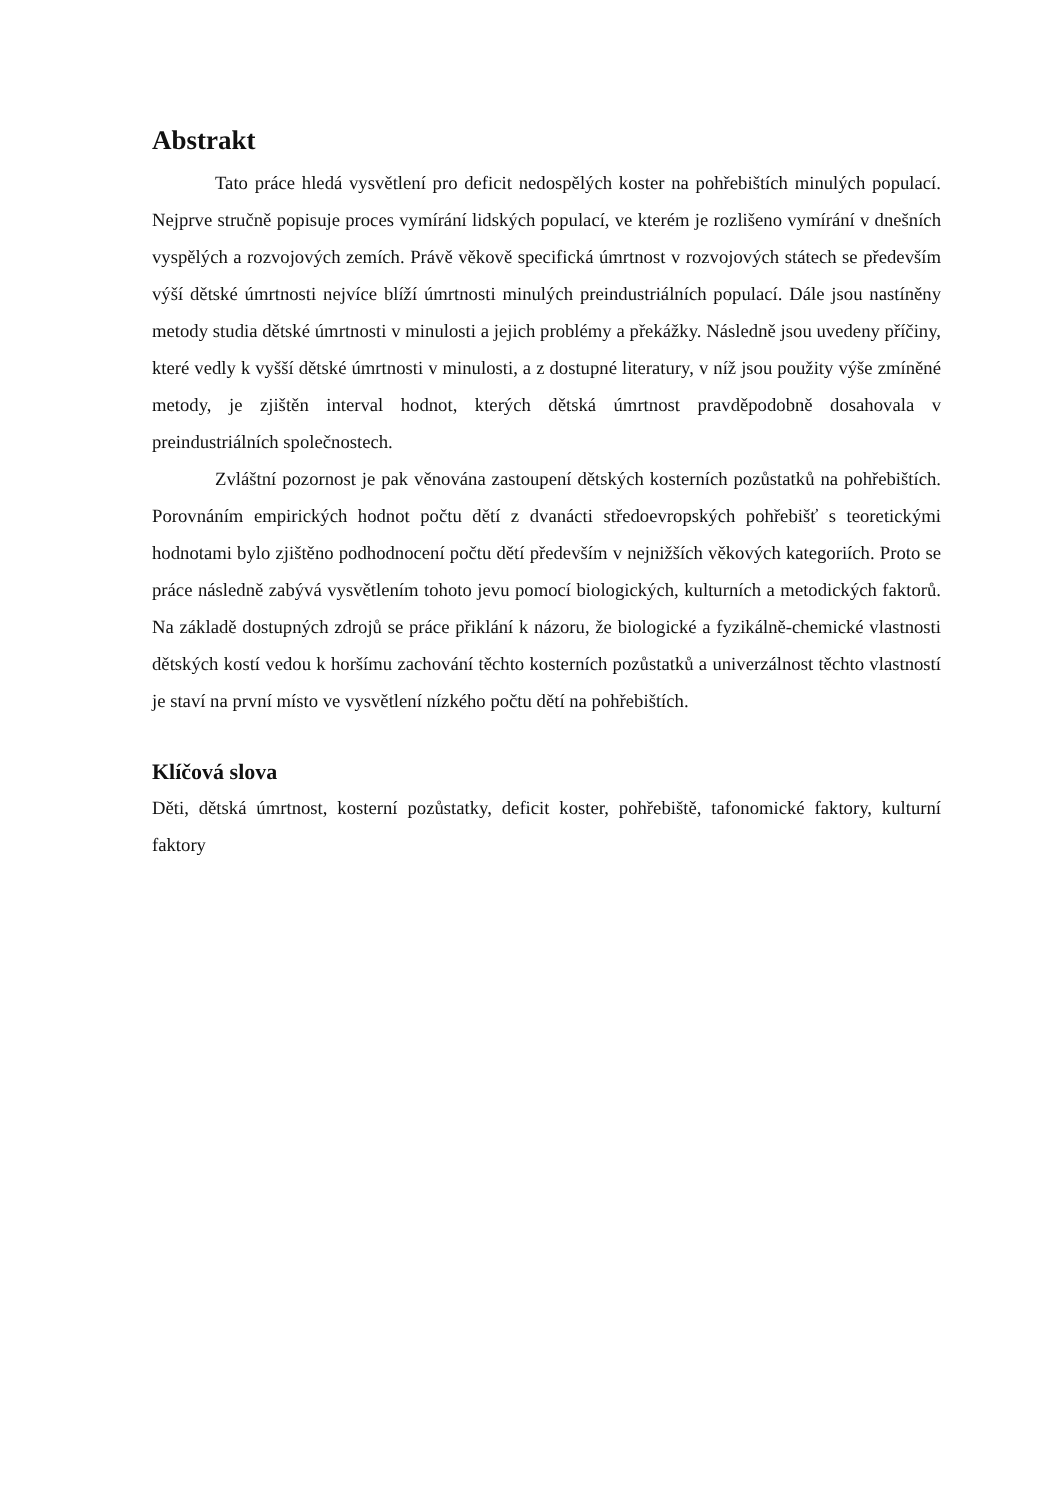Abstrakt
Tato práce hledá vysvětlení pro deficit nedospělých koster na pohřebištích minulých populací. Nejprve stručně popisuje proces vymírání lidských populací, ve kterém je rozlišeno vymírání v dnešních vyspělých a rozvojových zemích. Právě věkově specifická úmrtnost v rozvojových státech se především výší dětské úmrtnosti nejvíce blíží úmrtnosti minulých preindustriálních populací. Dále jsou nastíněny metody studia dětské úmrtnosti v minulosti a jejich problémy a překážky. Následně jsou uvedeny příčiny, které vedly k vyšší dětské úmrtnosti v minulosti, a z dostupné literatury, v níž jsou použity výše zmíněné metody, je zjištěn interval hodnot, kterých dětská úmrtnost pravděpodobně dosahovala v preindustriálních společnostech.
Zvláštní pozornost je pak věnována zastoupení dětských kosterních pozůstatků na pohřebištích. Porovnáním empirických hodnot počtu dětí z dvanácti středoevropských pohřebišť s teoretickými hodnotami bylo zjištěno podhodnocení počtu dětí především v nejnižších věkových kategoriích. Proto se práce následně zabývá vysvětlením tohoto jevu pomocí biologických, kulturních a metodických faktorů. Na základě dostupných zdrojů se práce přiklání k názoru, že biologické a fyzikálně-chemické vlastnosti dětských kostí vedou k horšímu zachování těchto kosterních pozůstatků a univerzálnost těchto vlastností je staví na první místo ve vysvětlení nízkého počtu dětí na pohřebištích.
Klíčová slova
Děti, dětská úmrtnost, kosterní pozůstatky, deficit koster, pohřebiště, tafonomické faktory, kulturní faktory